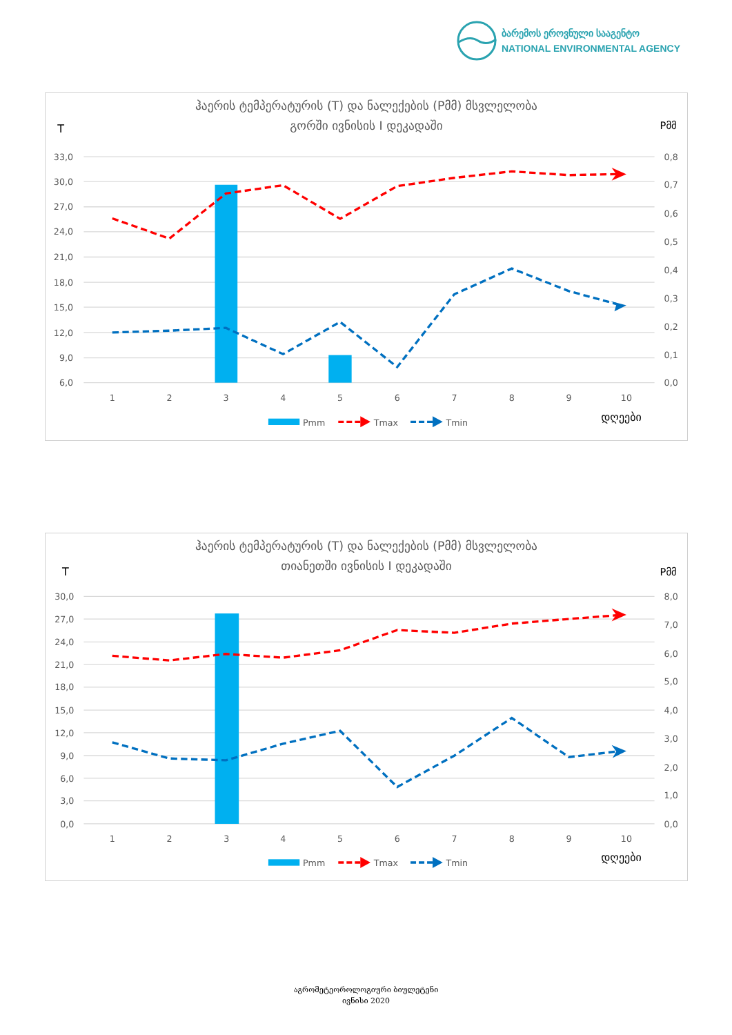ბარემოს ეროვნული სააგენტო
NATIONAL ENVIRONMENTAL AGENCY
ჰაერის ტემპერატურის (T) და ნალექების (Pმმ) მსვლელობა
გორში ივნისის I დეკადაში
T
Pმმ
33,0
30,0
27,0
24,0
21,0
18,0
15,0
12,0
9,0
6,0
0,8
0,7
0,6
0,5
0,4
0,3
0,2
0,1
0,0
1
2
3
4
5
6
7
8
9
10
დღეები
Pmm
Tmax
Tmin
ჰაერის ტემპერატურის (T) და ნალექების (Pმმ) მსვლელობა
თიანეთში ივნისის I დეკადაში
T
Pმმ
30,0
27,0
24,0
21,0
18,0
15,0
12,0
9,0
6,0
3,0
0,0
8,0
7,0
6,0
5,0
4,0
3,0
2,0
1,0
0,0
1
2
3
4
5
6
7
8
9
10
დღეები
Pmm
Tmax
Tmin
აგრომეტეოროლოგიური ბიულეტენი
ივნისი 2020